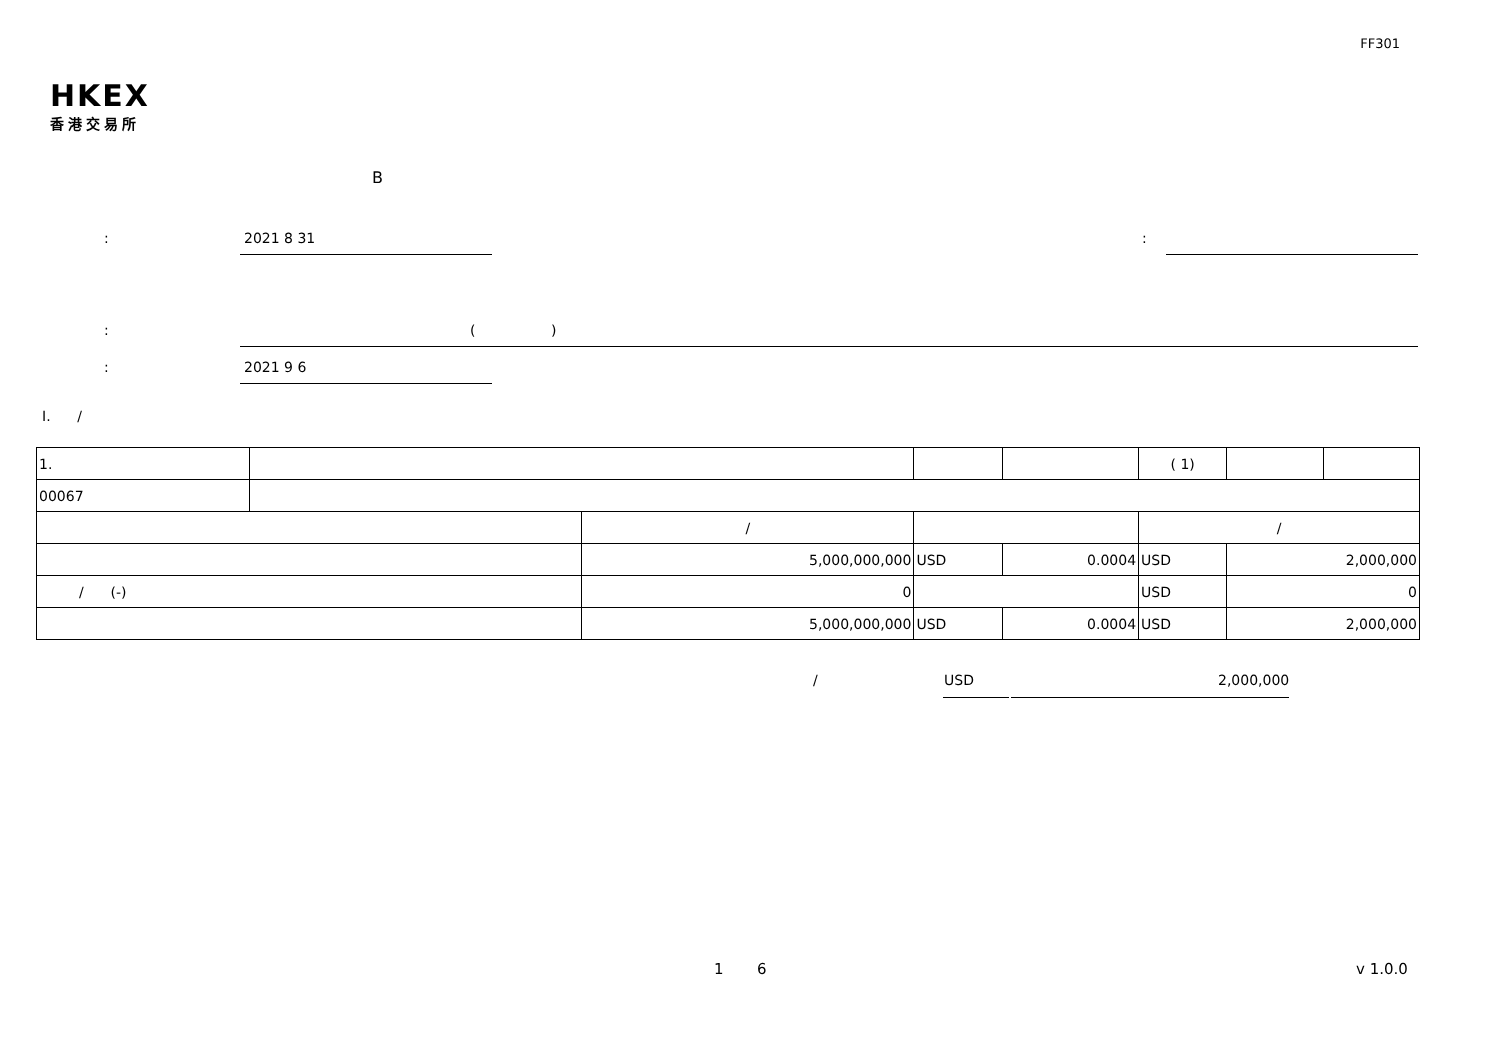FF301
HKEX
香港交易所
B
: 2021 8 31 :
: ( )
: 2021 9 6
I. /
| 1. | | | | | | ( 1) | | | |
| 00067 | | | | | | | | | |
| | | / | | | | / | | | |
| | | 5,000,000,000 | | USD | 0.0004 | USD | 2,000,000 | | |
| / (-) | | 0 | | | | USD | 0 | | |
| | | 5,000,000,000 | | USD | 0.0004 | USD | 2,000,000 | | |
/ USD 2,000,000
1 6 v 1.0.0